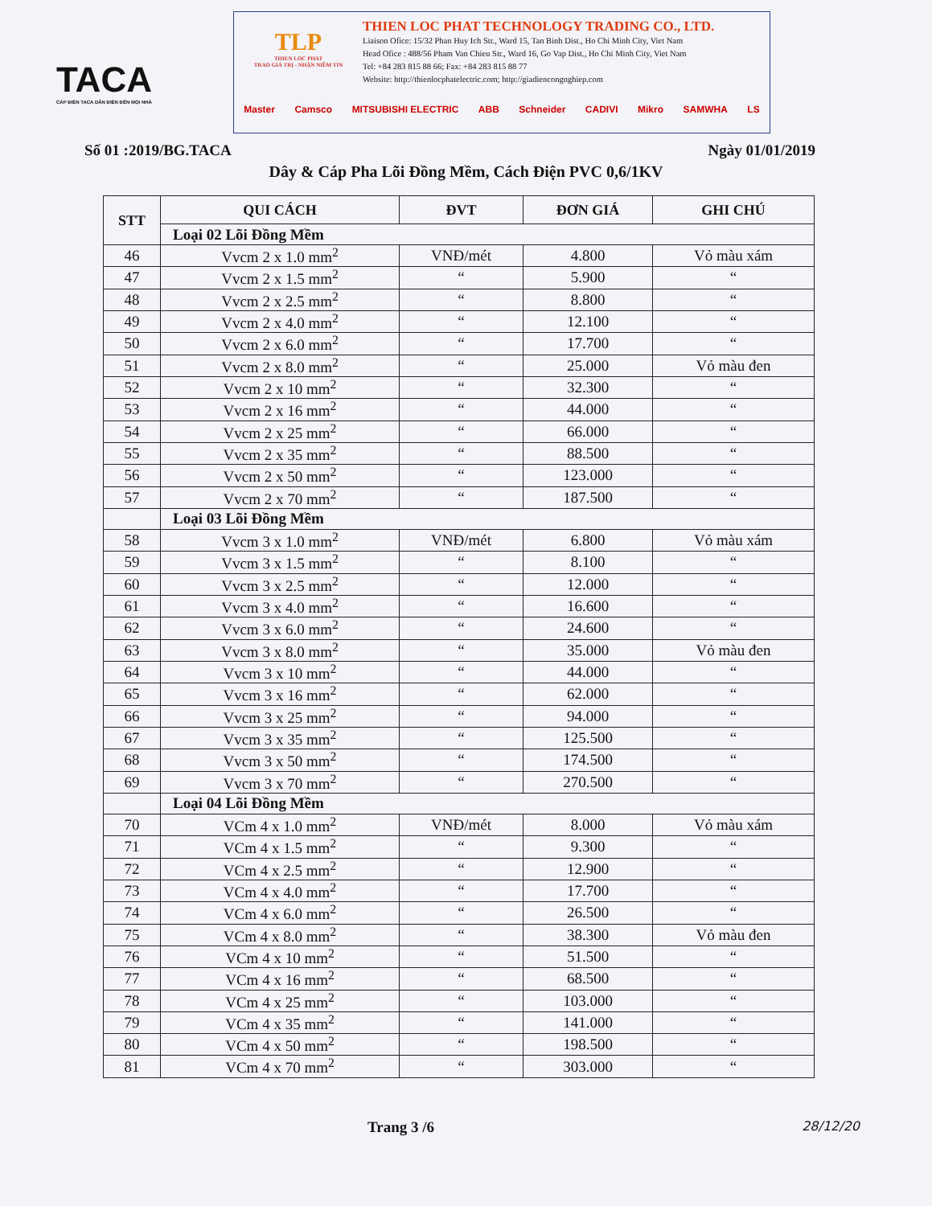TACA
CÁP ĐIỆN TACA DẪN ĐIỆN ĐẾN MỌI NHÀ
TLP
THIEN LOC PHAT
TRAO GIÁ TRỊ - NHẬN NIỀM TIN
THIEN LOC PHAT TECHNOLOGY TRADING CO., LTD.
Liaison Ofice: 15/32 Phan Huy Ich Str., Ward 15, Tan Binh Dist., Ho Chi Minh City, Viet Nam
Head Ofice : 488/56 Pham Van Chieu Str., Ward 16, Go Vap Dist., Ho Chi Minh City, Viet Nam
Tel: +84 283 815 88 66; Fax: +84 283 815 88 77
Website: http://thienlocphatelectric.com; http://giadiencongnghiep.com
Master Camsco MITSUBISHI ELECTRIC ABB Schneider CADIVI Mikro SAMWHA LS
Số 01 :2019/BG.TACA Ngày 01/01/2019
Dây & Cáp Pha Lõi Đồng Mềm, Cách Điện PVC 0,6/1KV
| STT | QUI CÁCH | ĐVT | ĐƠN GIÁ | GHI CHÚ |
| --- | --- | --- | --- | --- |
| | Loại 02 Lõi Đồng Mềm | | | |
| 46 | Vvcm 2 x 1.0 mm<sup>2</sup> | VNĐ/mét | 4.800 | Vỏ màu xám |
| 47 | Vvcm 2 x 1.5 mm<sup>2</sup> | “ | 5.900 | “ |
| 48 | Vvcm 2 x 2.5 mm<sup>2</sup> | “ | 8.800 | “ |
| 49 | Vvcm 2 x 4.0 mm<sup>2</sup> | “ | 12.100 | “ |
| 50 | Vvcm 2 x 6.0 mm<sup>2</sup> | “ | 17.700 | “ |
| 51 | Vvcm 2 x 8.0 mm<sup>2</sup> | “ | 25.000 | Vỏ màu đen |
| 52 | Vvcm 2 x 10 mm<sup>2</sup> | “ | 32.300 | “ |
| 53 | Vvcm 2 x 16 mm<sup>2</sup> | “ | 44.000 | “ |
| 54 | Vvcm 2 x 25 mm<sup>2</sup> | “ | 66.000 | “ |
| 55 | Vvcm 2 x 35 mm<sup>2</sup> | “ | 88.500 | “ |
| 56 | Vvcm 2 x 50 mm<sup>2</sup> | “ | 123.000 | “ |
| 57 | Vvcm 2 x 70 mm<sup>2</sup> | “ | 187.500 | “ |
| | Loại 03 Lõi Đồng Mềm | | | |
| 58 | Vvcm 3 x 1.0 mm<sup>2</sup> | VNĐ/mét | 6.800 | Vỏ màu xám |
| 59 | Vvcm 3 x 1.5 mm<sup>2</sup> | “ | 8.100 | “ |
| 60 | Vvcm 3 x 2.5 mm<sup>2</sup> | “ | 12.000 | “ |
| 61 | Vvcm 3 x 4.0 mm<sup>2</sup> | “ | 16.600 | “ |
| 62 | Vvcm 3 x 6.0 mm<sup>2</sup> | “ | 24.600 | “ |
| 63 | Vvcm 3 x 8.0 mm<sup>2</sup> | “ | 35.000 | Vỏ màu đen |
| 64 | Vvcm 3 x 10 mm<sup>2</sup> | “ | 44.000 | “ |
| 65 | Vvcm 3 x 16 mm<sup>2</sup> | “ | 62.000 | “ |
| 66 | Vvcm 3 x 25 mm<sup>2</sup> | “ | 94.000 | “ |
| 67 | Vvcm 3 x 35 mm<sup>2</sup> | “ | 125.500 | “ |
| 68 | Vvcm 3 x 50 mm<sup>2</sup> | “ | 174.500 | “ |
| 69 | Vvcm 3 x 70 mm<sup>2</sup> | “ | 270.500 | “ |
| | Loại 04 Lõi Đồng Mềm | | | |
| 70 | VCm 4 x 1.0 mm<sup>2</sup> | VNĐ/mét | 8.000 | Vỏ màu xám |
| 71 | VCm 4 x 1.5 mm<sup>2</sup> | “ | 9.300 | “ |
| 72 | VCm 4 x 2.5 mm<sup>2</sup> | “ | 12.900 | “ |
| 73 | VCm 4 x 4.0 mm<sup>2</sup> | “ | 17.700 | “ |
| 74 | VCm 4 x 6.0 mm<sup>2</sup> | “ | 26.500 | “ |
| 75 | VCm 4 x 8.0 mm<sup>2</sup> | “ | 38.300 | Vỏ màu đen |
| 76 | VCm 4 x 10 mm<sup>2</sup> | “ | 51.500 | “ |
| 77 | VCm 4 x 16 mm<sup>2</sup> | “ | 68.500 | “ |
| 78 | VCm 4 x 25 mm<sup>2</sup> | “ | 103.000 | “ |
| 79 | VCm 4 x 35 mm<sup>2</sup> | “ | 141.000 | “ |
| 80 | VCm 4 x 50 mm<sup>2</sup> | “ | 198.500 | “ |
| 81 | VCm 4 x 70 mm<sup>2</sup> | “ | 303.000 | “ |
Trang 3 /6 28/12/20